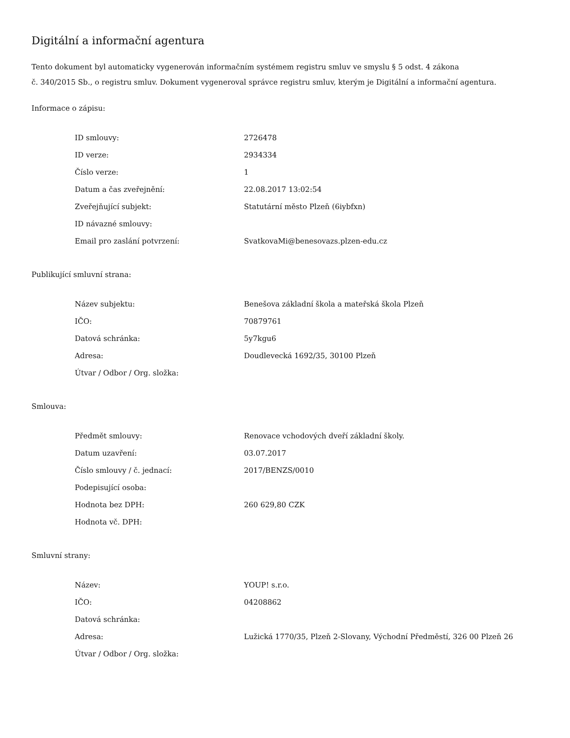Digitální a informační agentura
Tento dokument byl automaticky vygenerován informačním systémem registru smluv ve smyslu § 5 odst. 4 zákona
č. 340/2015 Sb., o registru smluv. Dokument vygeneroval správce registru smluv, kterým je Digitální a informační agentura.
Informace o zápisu:
| ID smlouvy: | 2726478 |
| ID verze: | 2934334 |
| Číslo verze: | 1 |
| Datum a čas zveřejnění: | 22.08.2017 13:02:54 |
| Zveřejňující subjekt: | Statutární město Plzeň (6iybfxn) |
| ID návazné smlouvy: | |
| Email pro zaslání potvrzení: | SvatkovaMi@benesovazs.plzen-edu.cz |
Publikující smluvní strana:
| Název subjektu: | Benešova základní škola a mateřská škola Plzeň |
| IČO: | 70879761 |
| Datová schránka: | 5y7kgu6 |
| Adresa: | Doudlevecká 1692/35, 30100 Plzeň |
| Útvar / Odbor / Org. složka: | |
Smlouva:
| Předmět smlouvy: | Renovace vchodových dveří základní školy. |
| Datum uzavření: | 03.07.2017 |
| Číslo smlouvy / č. jednací: | 2017/BENZS/0010 |
| Podepisující osoba: | |
| Hodnota bez DPH: | 260 629,80 CZK |
| Hodnota vč. DPH: | |
Smluvní strany:
| Název: | YOUP! s.r.o. |
| IČO: | 04208862 |
| Datová schránka: | |
| Adresa: | Lužická 1770/35, Plzeň 2-Slovany, Východní Předměstí, 326 00 Plzeň 26 |
| Útvar / Odbor / Org. složka: | |